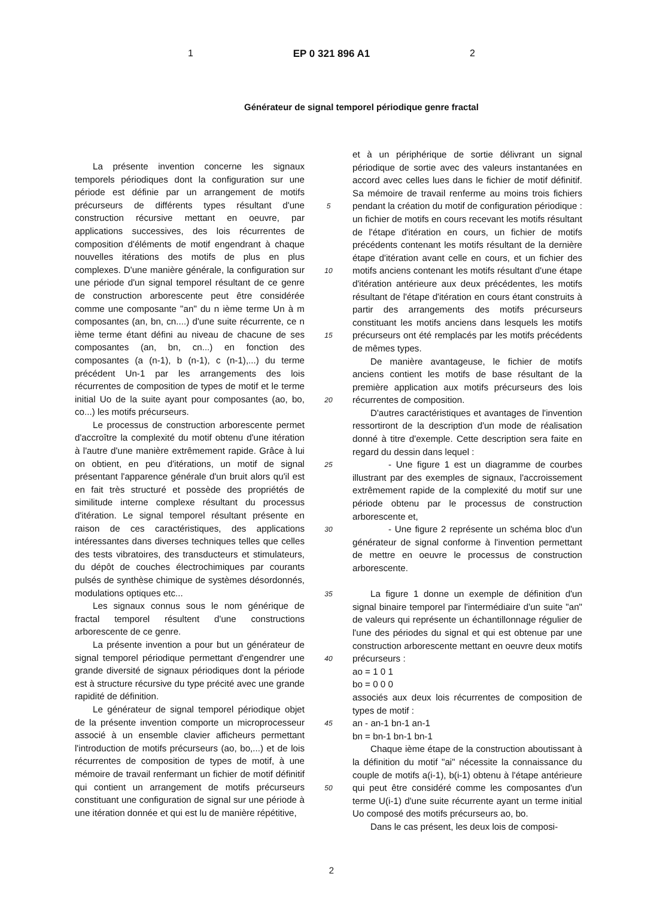1 EP 0 321 896 A1 2
Générateur de signal temporel périodique genre fractal
La présente invention concerne les signaux temporels périodiques dont la configuration sur une période est définie par un arrangement de motifs précurseurs de différents types résultant d'une construction récursive mettant en oeuvre, par applications successives, des lois récurrentes de composition d'éléments de motif engendrant à chaque nouvelles itérations des motifs de plus en plus complexes. D'une manière générale, la configuration sur une période d'un signal temporel résultant de ce genre de construction arborescente peut être considérée comme une composante "an" du n ième terme Un à m composantes (an, bn, cn....) d'une suite récurrente, ce n ième terme étant défini au niveau de chacune de ses composantes (an, bn, cn...) en fonction des composantes (a (n-1), b (n-1), c (n-1),...) du terme précédent Un-1 par les arrangements des lois récurrentes de composition de types de motif et le terme initial Uo de la suite ayant pour composantes (ao, bo, co...) les motifs précurseurs.
Le processus de construction arborescente permet d'accroître la complexité du motif obtenu d'une itération à l'autre d'une manière extrêmement rapide. Grâce à lui on obtient, en peu d'itérations, un motif de signal présentant l'apparence générale d'un bruit alors qu'il est en fait très structuré et possède des propriétés de similitude interne complexe résultant du processus d'itération. Le signal temporel résultant présente en raison de ces caractéristiques, des applications intéressantes dans diverses techniques telles que celles des tests vibratoires, des transducteurs et stimulateurs, du dépôt de couches électrochimiques par courants pulsés de synthèse chimique de systèmes désordonnés, modulations optiques etc...
Les signaux connus sous le nom générique de fractal temporel résultent d'une constructions arborescente de ce genre.
La présente invention a pour but un générateur de signal temporel périodique permettant d'engendrer une grande diversité de signaux périodiques dont la période est à structure récursive du type précité avec une grande rapidité de définition.
Le générateur de signal temporel périodique objet de la présente invention comporte un microprocesseur associé à un ensemble clavier afficheurs permettant l'introduction de motifs précurseurs (ao, bo,...) et de lois récurrentes de composition de types de motif, à une mémoire de travail renfermant un fichier de motif définitif qui contient un arrangement de motifs précurseurs constituant une configuration de signal sur une période à une itération donnée et qui est lu de manière répétitive,
5
10
15
20
25
30
35
40
45
50
et à un périphérique de sortie délivrant un signal périodique de sortie avec des valeurs instantanées en accord avec celles lues dans le fichier de motif définitif. Sa mémoire de travail renferme au moins trois fichiers pendant la création du motif de configuration périodique : un fichier de motifs en cours recevant les motifs résultant de l'étape d'itération en cours, un fichier de motifs précédents contenant les motifs résultant de la dernière étape d'itération avant celle en cours, et un fichier des motifs anciens contenant les motifs résultant d'une étape d'itération antérieure aux deux précédentes, les motifs résultant de l'étape d'itération en cours étant construits à partir des arrangements des motifs précurseurs constituant les motifs anciens dans lesquels les motifs précurseurs ont été remplacés par les motifs précédents de mêmes types.
De manière avantageuse, le fichier de motifs anciens contient les motifs de base résultant de la première application aux motifs précurseurs des lois récurrentes de composition.
D'autres caractéristiques et avantages de l'invention ressortiront de la description d'un mode de réalisation donné à titre d'exemple. Cette description sera faite en regard du dessin dans lequel :
- Une figure 1 est un diagramme de courbes illustrant par des exemples de signaux, l'accroissement extrêmement rapide de la complexité du motif sur une période obtenu par le processus de construction arborescente et,
- Une figure 2 représente un schéma bloc d'un générateur de signal conforme à l'invention permettant de mettre en oeuvre le processus de construction arborescente.
La figure 1 donne un exemple de définition d'un signal binaire temporel par l'intermédiaire d'un suite "an" de valeurs qui représente un échantillonnage régulier de l'une des périodes du signal et qui est obtenue par une construction arborescente mettant en oeuvre deux motifs précurseurs :
ao = 1 0 1
bo = 0 0 0
associés aux deux lois récurrentes de composition de types de motif :
an - an-1 bn-1 an-1
bn = bn-1 bn-1 bn-1
Chaque ième étape de la construction aboutissant à la définition du motif "ai" nécessite la connaissance du couple de motifs a(i-1), b(i-1) obtenu à l'étape antérieure qui peut être considéré comme les composantes d'un terme U(i-1) d'une suite récurrente ayant un terme initial Uo composé des motifs précurseurs ao, bo.
Dans le cas présent, les deux lois de composi-
2